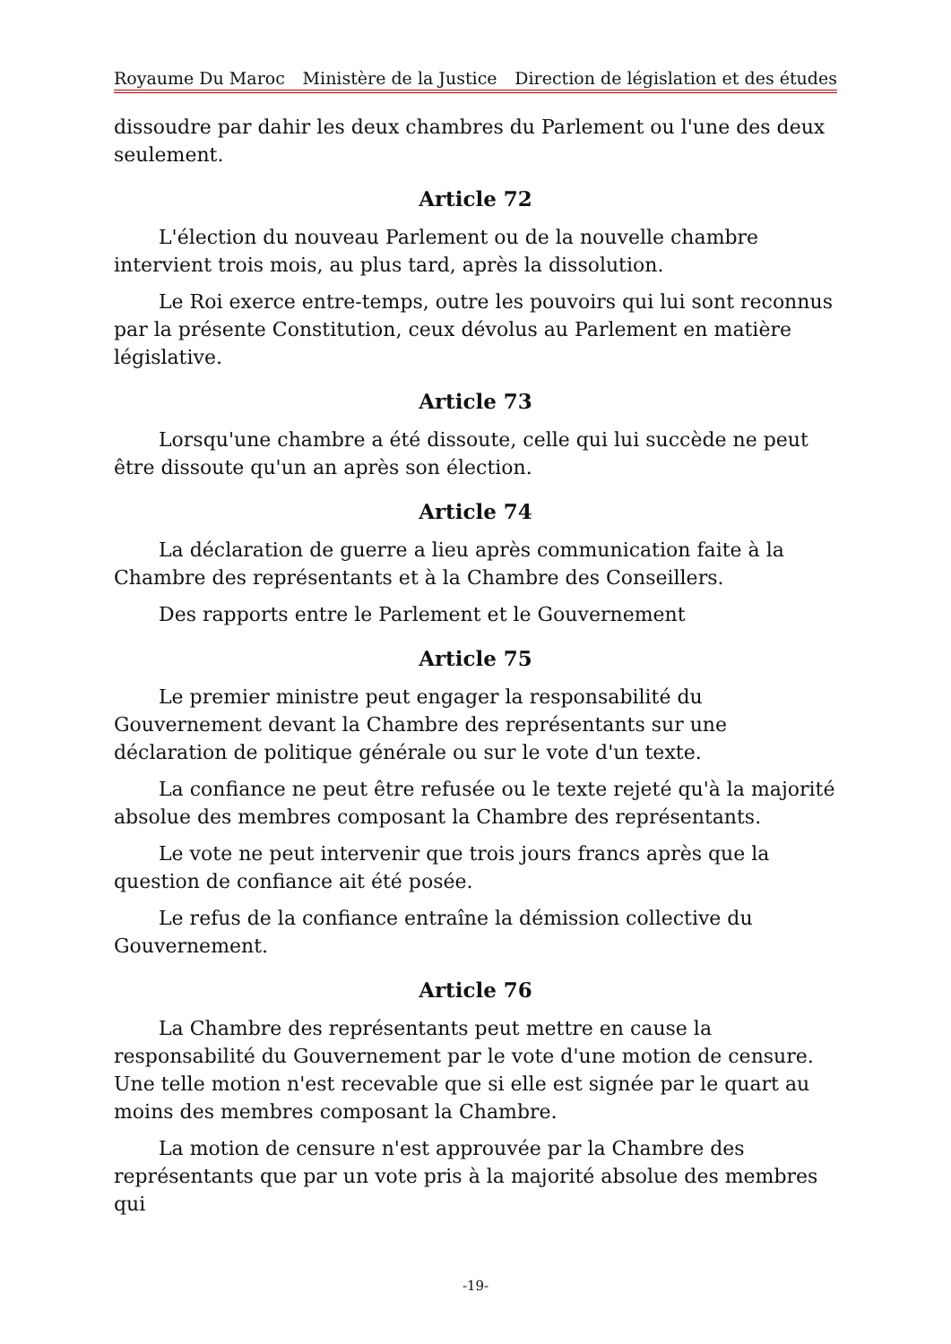Royaume Du Maroc Ministère de la Justice Direction de législation et des études
dissoudre par dahir les deux chambres du Parlement ou l'une des deux seulement.
Article 72
L'élection du nouveau Parlement ou de la nouvelle chambre intervient trois mois, au plus tard, après la dissolution.
Le Roi exerce entre-temps, outre les pouvoirs qui lui sont reconnus par la présente Constitution, ceux dévolus au Parlement en matière législative.
Article 73
Lorsqu'une chambre a été dissoute, celle qui lui succède ne peut être dissoute qu'un an après son élection.
Article 74
La déclaration de guerre a lieu après communication faite à la Chambre des représentants et à la Chambre des Conseillers.
Des rapports entre le Parlement et le Gouvernement
Article 75
Le premier ministre peut engager la responsabilité du Gouvernement devant la Chambre des représentants sur une déclaration de politique générale ou sur le vote d'un texte.
La confiance ne peut être refusée ou le texte rejeté qu'à la majorité absolue des membres composant la Chambre des représentants.
Le vote ne peut intervenir que trois jours francs après que la question de confiance ait été posée.
Le refus de la confiance entraîne la démission collective du Gouvernement.
Article 76
La Chambre des représentants peut mettre en cause la responsabilité du Gouvernement par le vote d'une motion de censure. Une telle motion n'est recevable que si elle est signée par le quart au moins des membres composant la Chambre.
La motion de censure n'est approuvée par la Chambre des représentants que par un vote pris à la majorité absolue des membres qui
-19-